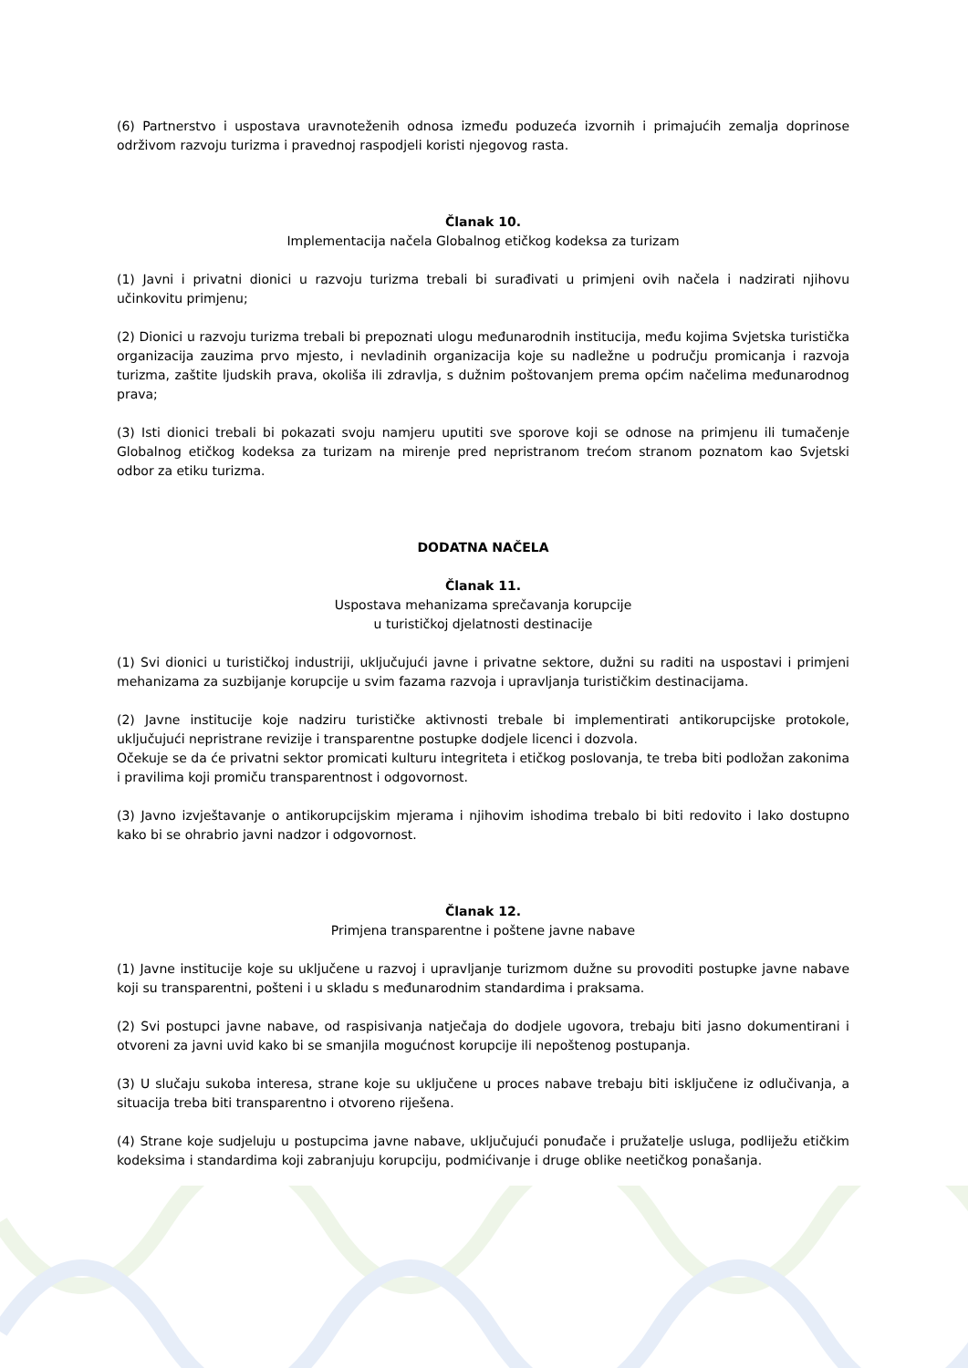(6) Partnerstvo i uspostava uravnoteženih odnosa između poduzeća izvornih i primajućih zemalja doprinose održivom razvoju turizma i pravednoj raspodjeli koristi njegovog rasta.
Članak 10.
Implementacija načela Globalnog etičkog kodeksa za turizam
(1) Javni i privatni dionici u razvoju turizma trebali bi surađivati u primjeni ovih načela i nadzirati njihovu učinkovitu primjenu;
(2) Dionici u razvoju turizma trebali bi prepoznati ulogu međunarodnih institucija, među kojima Svjetska turistička organizacija zauzima prvo mjesto, i nevladinih organizacija koje su nadležne u području promicanja i razvoja turizma, zaštite ljudskih prava, okoliša ili zdravlja, s dužnim poštovanjem prema općim načelima međunarodnog prava;
(3) Isti dionici trebali bi pokazati svoju namjeru uputiti sve sporove koji se odnose na primjenu ili tumačenje Globalnog etičkog kodeksa za turizam na mirenje pred nepristranom trećom stranom poznatom kao Svjetski odbor za etiku turizma.
DODATNA NAČELA
Članak 11.
Uspostava mehanizama sprečavanja korupcije
u turističkoj djelatnosti destinacije
(1) Svi dionici u turističkoj industriji, uključujući javne i privatne sektore, dužni su raditi na uspostavi i primjeni mehanizama za suzbijanje korupcije u svim fazama razvoja i upravljanja turističkim destinacijama.
(2) Javne institucije koje nadziru turističke aktivnosti trebale bi implementirati antikorupcijske protokole, uključujući nepristrane revizije i transparentne postupke dodjele licenci i dozvola.
Očekuje se da će privatni sektor promicati kulturu integriteta i etičkog poslovanja, te treba biti podložan zakonima i pravilima koji promiču transparentnost i odgovornost.
(3) Javno izvještavanje o antikorupcijskim mjerama i njihovim ishodima trebalo bi biti redovito i lako dostupno kako bi se ohrabrio javni nadzor i odgovornost.
Članak 12.
Primjena transparentne i poštene javne nabave
(1) Javne institucije koje su uključene u razvoj i upravljanje turizmom dužne su provoditi postupke javne nabave koji su transparentni, pošteni i u skladu s međunarodnim standardima i praksama.
(2) Svi postupci javne nabave, od raspisivanja natječaja do dodjele ugovora, trebaju biti jasno dokumentirani i otvoreni za javni uvid kako bi se smanjila mogućnost korupcije ili nepoštenog postupanja.
(3) U slučaju sukoba interesa, strane koje su uključene u proces nabave trebaju biti isključene iz odlučivanja, a situacija treba biti transparentno i otvoreno riješena.
(4) Strane koje sudjeluju u postupcima javne nabave, uključujući ponuđače i pružatelje usluga, podliježu etičkim kodeksima i standardima koji zabranjuju korupciju, podmićivanje i druge oblike neetičkog ponašanja.